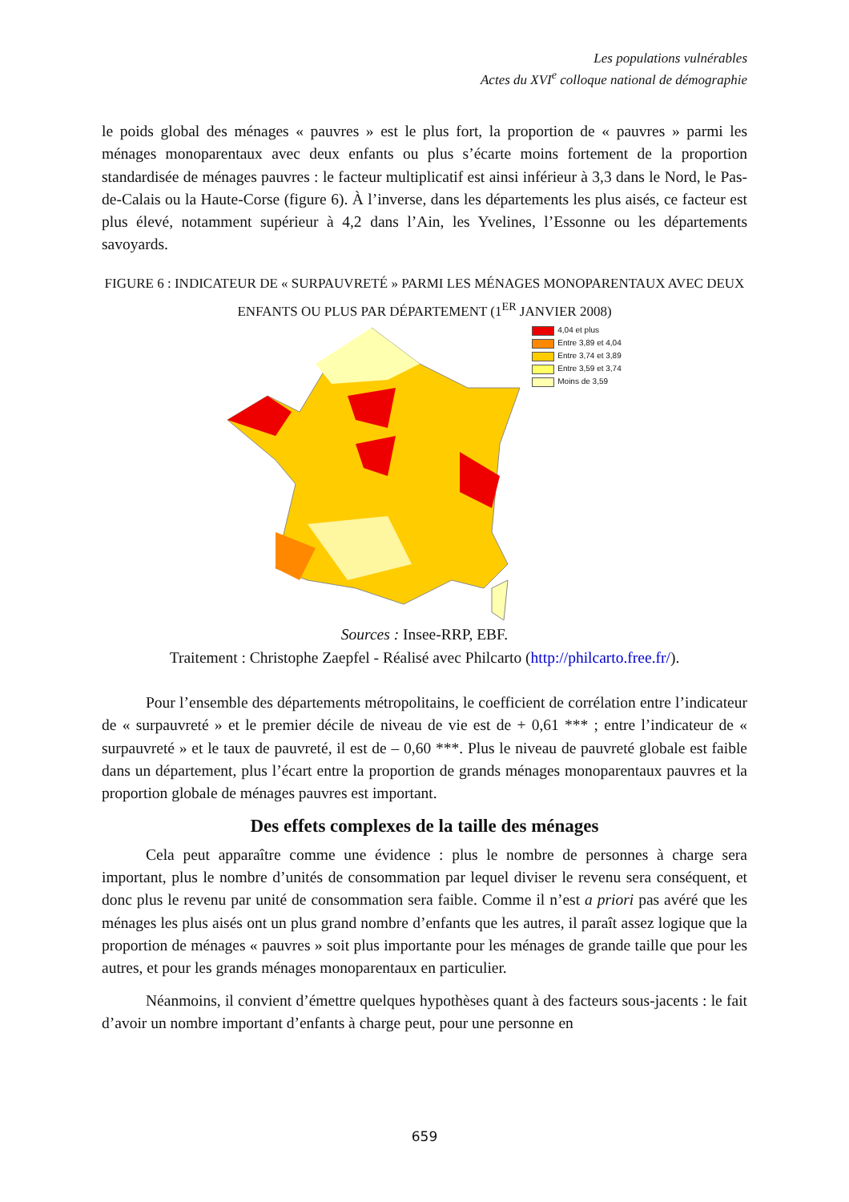Les populations vulnérables
Actes du XVI<sup>e</sup> colloque national de démographie
le poids global des ménages « pauvres » est le plus fort, la proportion de « pauvres » parmi les ménages monoparentaux avec deux enfants ou plus s’écarte moins fortement de la proportion standardisée de ménages pauvres : le facteur multiplicatif est ainsi inférieur à 3,3 dans le Nord, le Pas-de-Calais ou la Haute-Corse (figure 6). À l’inverse, dans les départements les plus aisés, ce facteur est plus élevé, notamment supérieur à 4,2 dans l’Ain, les Yvelines, l’Essonne ou les départements savoyards.
FIGURE 6 : INDICATEUR DE « SURPAUVRETÉ » PARMI LES MÉNAGES MONOPARENTAUX AVEC DEUX ENFANTS OU PLUS PAR DÉPARTEMENT (1<sup>ER</sup> JANVIER 2008)
4,04 et plus
Entre 3,89 et 4,04
Entre 3,74 et 3,89
Entre 3,59 et 3,74
Moins de 3,59
Sources : Insee-RRP, EBF.
Traitement : Christophe Zaepfel - Réalisé avec Philcarto (http://philcarto.free.fr/).
Pour l’ensemble des départements métropolitains, le coefficient de corrélation entre l’indicateur de « surpauvreté » et le premier décile de niveau de vie est de + 0,61 *** ; entre l’indicateur de « surpauvreté » et le taux de pauvreté, il est de – 0,60 ***. Plus le niveau de pauvreté globale est faible dans un département, plus l’écart entre la proportion de grands ménages monoparentaux pauvres et la proportion globale de ménages pauvres est important.
Des effets complexes de la taille des ménages
Cela peut apparaître comme une évidence : plus le nombre de personnes à charge sera important, plus le nombre d’unités de consommation par lequel diviser le revenu sera conséquent, et donc plus le revenu par unité de consommation sera faible. Comme il n’est a priori pas avéré que les ménages les plus aisés ont un plus grand nombre d’enfants que les autres, il paraît assez logique que la proportion de ménages « pauvres » soit plus importante pour les ménages de grande taille que pour les autres, et pour les grands ménages monoparentaux en particulier.
Néanmoins, il convient d’émettre quelques hypothèses quant à des facteurs sous-jacents : le fait d’avoir un nombre important d’enfants à charge peut, pour une personne en
659